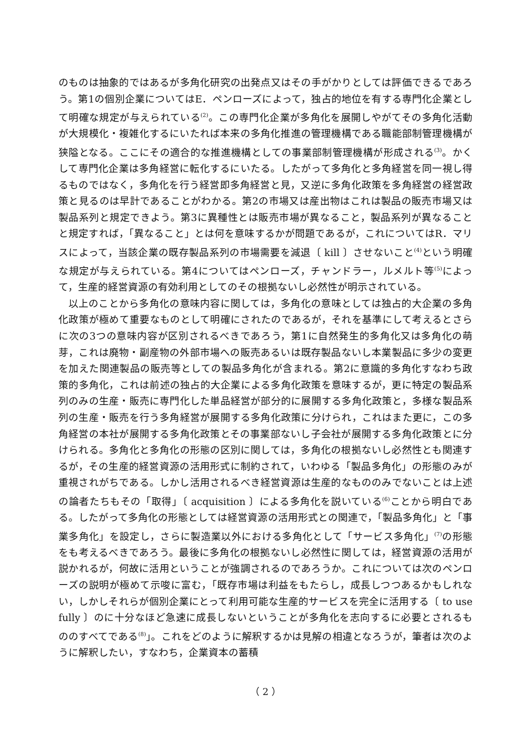のものは抽象的ではあるが多角化研究の出発点又はその手がかりとしては評価できるであろう。第1の個別企業についてはE．ペンローズによって，独占的地位を有する専門化企業として明確な規定が与えられている<sup>(2)</sup>。この専門化企業が多角化を展開しやがてその多角化活動が大規模化・複雑化するにいたれば本来の多角化推進の管理機構である職能部制管理機構が狭隘となる。ここにその適合的な推進機構としての事業部制管理機構が形成される<sup>(3)</sup>。かくして専門化企業は多角経営に転化するにいたる。したがって多角化と多角経営を同一視し得るものではなく，多角化を行う経営即多角経営と見，又逆に多角化政策を多角経営の経営政策と見るのは早計であることがわかる。第2の市場又は産出物はこれは製品の販売市場又は製品系列と規定できよう。第3に異種性とは販売市場が異なること，製品系列が異なることと規定すれば，「異なること」とは何を意味するかが問題であるが，これについてはR．マリスによって，当該企業の既存製品系列の市場需要を減退〔 kill 〕させないこと<sup>(4)</sup>という明確な規定が与えられている。第4についてはペンローズ，チャンドラー，ルメルト等<sup>(5)</sup>によって，生産的経営資源の有効利用としてのその根拠ないし必然性が明示されている。
以上のことから多角化の意味内容に関しては，多角化の意味としては独占的大企業の多角化政策が極めて重要なものとして明確にされたのであるが，それを基準にして考えるとさらに次の3つの意味内容が区別されるべきであろう，第1に自然発生的多角化又は多角化の萌芽，これは廃物・副産物の外部市場への販売あるいは既存製品ないし本業製品に多少の変更を加えた関連製品の販売等としての製品多角化が含まれる。第2に意識的多角化すなわち政策的多角化，これは前述の独占的大企業による多角化政策を意味するが，更に特定の製品系列のみの生産・販売に専門化した単品経営が部分的に展開する多角化政策と，多様な製品系列の生産・販売を行う多角経営が展開する多角化政策に分けられ，これはまた更に，この多角経営の本社が展開する多角化政策とその事業部ないし子会社が展開する多角化政策とに分けられる。多角化と多角化の形態の区別に関しては，多角化の根拠ないし必然性とも関連するが，その生産的経営資源の活用形式に制約されて，いわゆる「製品多角化」の形態のみが重視されがちである。しかし活用されるべき経営資源は生産的なもののみでないことは上述の論者たちもその「取得」〔 acquisition 〕による多角化を説いている<sup>(6)</sup>ことから明白である。したがって多角化の形態としては経営資源の活用形式との関連で，「製品多角化」と「事業多角化」を設定し，さらに製造業以外における多角化として「サービス多角化」<sup>(7)</sup>の形態をも考えるべきであろう。最後に多角化の根拠ないし必然性に関しては，経営資源の活用が説かれるが，何故に活用ということが強調されるのであろうか。これについては次のペンローズの説明が極めて示唆に富む，「既存市場は利益をもたらし，成長しつつあるかもしれない，しかしそれらが個別企業にとって利用可能な生産的サービスを完全に活用する〔 to use fully 〕のに十分なほど急速に成長しないということが多角化を志向するに必要とされるもののすべてである<sup>(8)</sup>」。これをどのように解釈するかは見解の相違となろうが，筆者は次のように解釈したい，すなわち，企業資本の蓄積
（ 2 ）